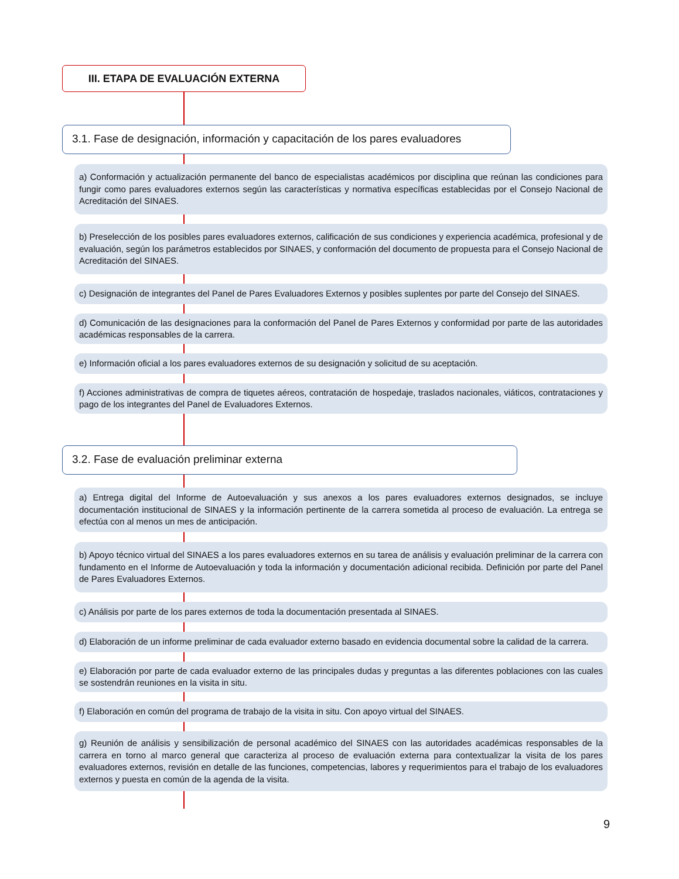III. ETAPA DE EVALUACIÓN EXTERNA
3.1. Fase de designación, información y capacitación de los pares evaluadores
a) Conformación y actualización permanente del banco de especialistas académicos por disciplina que reúnan las condiciones para fungir como pares evaluadores externos según las características y normativa específicas establecidas por el Consejo Nacional de Acreditación del SINAES.
b) Preselección de los posibles pares evaluadores externos, calificación de sus condiciones y experiencia académica, profesional y de evaluación, según los parámetros establecidos por SINAES, y conformación del documento de propuesta para el Consejo Nacional de Acreditación del SINAES.
c) Designación de integrantes del Panel de Pares Evaluadores Externos y posibles suplentes por parte del Consejo del SINAES.
d) Comunicación de las designaciones para la conformación del Panel de Pares Externos y conformidad por parte de las autoridades académicas responsables de la carrera.
e) Información oficial a los pares evaluadores externos de su designación y solicitud de su aceptación.
f) Acciones administrativas de compra de tiquetes aéreos, contratación de hospedaje, traslados nacionales, viáticos, contrataciones y pago de los integrantes del Panel de Evaluadores Externos.
3.2. Fase de evaluación preliminar externa
a) Entrega digital del Informe de Autoevaluación y sus anexos a los pares evaluadores externos designados, se incluye documentación institucional de SINAES y la información pertinente de la carrera sometida al proceso de evaluación. La entrega se efectúa con al menos un mes de anticipación.
b) Apoyo técnico virtual del SINAES a los pares evaluadores externos en su tarea de análisis y evaluación preliminar de la carrera con fundamento en el Informe de Autoevaluación y toda la información y documentación adicional recibida. Definición por parte del Panel de Pares Evaluadores Externos.
c) Análisis por parte de los pares externos de toda la documentación presentada al SINAES.
d) Elaboración de un informe preliminar de cada evaluador externo basado en evidencia documental sobre la calidad de la carrera.
e) Elaboración por parte de cada evaluador externo de las principales dudas y preguntas a las diferentes poblaciones con las cuales se sostendrán reuniones en la visita in situ.
f) Elaboración en común del programa de trabajo de la visita in situ. Con apoyo virtual del SINAES.
g) Reunión de análisis y sensibilización de personal académico del SINAES con las autoridades académicas responsables de la carrera en torno al marco general que caracteriza al proceso de evaluación externa para contextualizar la visita de los pares evaluadores externos, revisión en detalle de las funciones, competencias, labores y requerimientos para el trabajo de los evaluadores externos y puesta en común de la agenda de la visita.
9